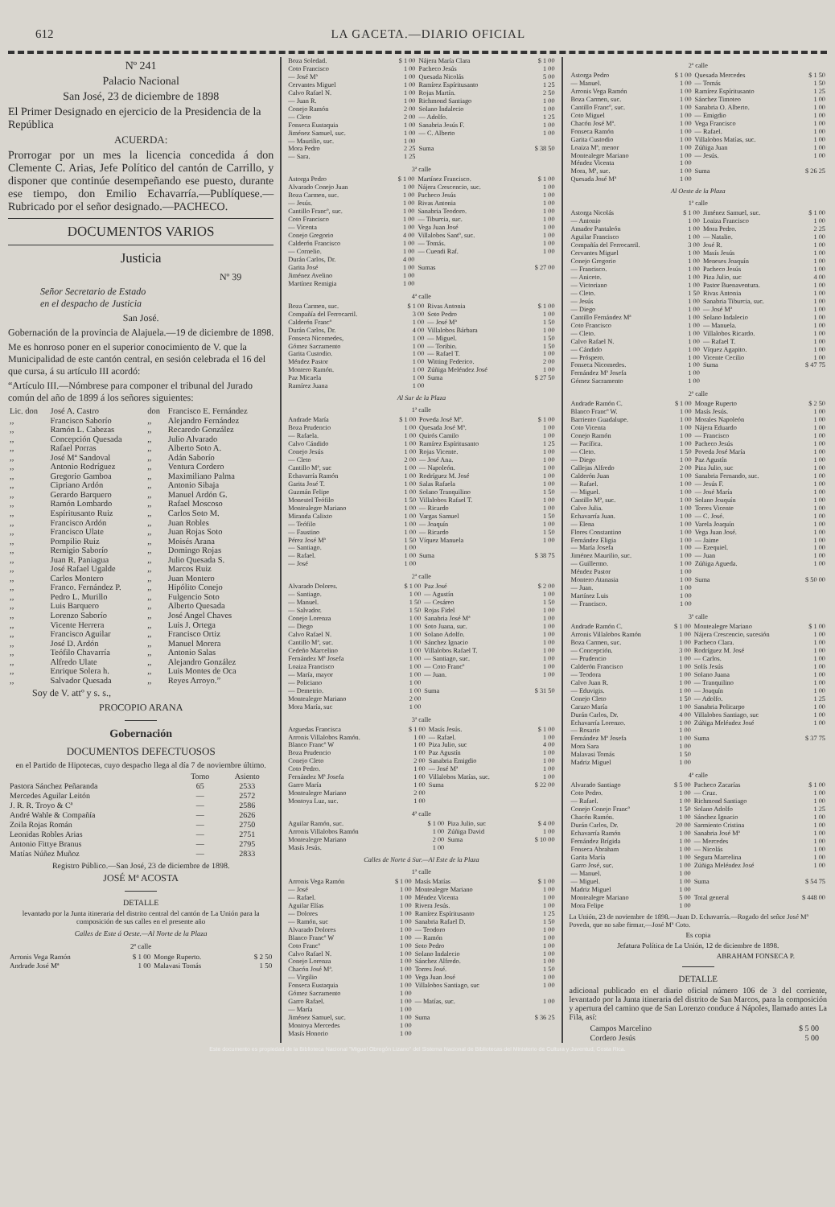612 LA GACETA.—DIARIO OFICIAL
Nº 241
Palacio Nacional
San José, 23 de diciembre de 1898
El Primer Designado en ejercicio de la Presidencia de la República
ACUERDA:
Prorrogar por un mes la licencia concedida á don Clemente C. Arias, Jefe Político del cantón de Carrillo, y disponer que continúe desempeñando ese puesto, durante ese tiempo, don Emilio Echavarría.—Publíquese.—Rubricado por el señor designado.—PACHECO.
DOCUMENTOS VARIOS
Justicia
Nº 39
Señor Secretario de Estado
en el despacho de Justicia
San José.
Gobernación de la provincia de Alajuela.—19 de diciembre de 1898.
Me es honroso poner en el superior conocimiento de V. que la Municipalidad de este cantón central, en sesión celebrada el 16 del que cursa, á su artículo III acordó:
“Artículo III.—Nómbrese para componer el tribunal del Jurado común del año de 1899 á los señores siguientes:
| Lic. don | José A. Castro | don | Francisco E. Fernández |
| ,, | Francisco Saborío | ,, | Alejandro Fernández |
| ,, | Ramón L. Cabezas | ,, | Recaredo González |
| ,, | Concepción Quesada | ,, | Julio Alvarado |
| ,, | Rafael Porras | ,, | Alberto Soto A. |
| ,, | José Mª Sandoval | ,, | Adán Saborío |
| ,, | Antonio Rodríguez | ,, | Ventura Cordero |
| ,, | Gregorio Gamboa | ,, | Maximiliano Palma |
| ,, | Cipriano Ardón | ,, | Antonio Sibaja |
| ,, | Gerardo Barquero | ,, | Manuel Ardón G. |
| ,, | Ramón Lombardo | ,, | Rafael Moscoso |
| ,, | Espíritusanto Ruiz | ,, | Carlos Soto M. |
| ,, | Francisco Ardón | ,, | Juan Robles |
| ,, | Francisco Ulate | ,, | Juan Rojas Soto |
| ,, | Pompilio Ruiz | ,, | Moisés Arana |
| ,, | Remigio Saborío | ,, | Domingo Rojas |
| ,, | Juan R. Paniagua | ,, | Julio Quesada S. |
| ,, | José Rafael Ugalde | ,, | Marcos Ruiz |
| ,, | Carlos Montero | ,, | Juan Montero |
| ,, | Franco. Fernández P. | ,, | Hipólito Conejo |
| ,, | Pedro L. Murillo | ,, | Fulgencio Soto |
| ,, | Luis Barquero | ,, | Alberto Quesada |
| ,, | Lorenzo Saborío | ,, | José Angel Chaves |
| ,, | Vicente Herrera | ,, | Luis J. Ortega |
| ,, | Francisco Aguilar | ,, | Francisco Ortiz |
| ,, | José D. Ardón | ,, | Manuel Morera |
| ,, | Teófilo Chavarría | ,, | Antonio Salas |
| ,, | Alfredo Ulate | ,, | Alejandro González |
| ,, | Enrique Solera h. | ,, | Luis Montes de Oca |
| ,, | Salvador Quesada | ,, | Reyes Arroyo.” |
Soy de V. attº y s. s.,
PROCOPIO ARANA
Gobernación
DOCUMENTOS DEFECTUOSOS
en el Partido de Hipotecas, cuyo despacho llega al día 7 de noviembre último.
| | Tomo | Asiento |
| --- | --- | --- |
| Pastora Sánchez Peñaranda | 65 | 2533 |
| Mercedes Aguilar Leitón | — | 2572 |
| J. R. R. Troyo & Cª | — | 2586 |
| André Wahle & Compañía | — | 2626 |
| Zoila Rojas Román | — | 2750 |
| Leonidas Robles Arias | — | 2751 |
| Antonio Fittye Branus | — | 2795 |
| Matías Núñez Muñoz | — | 2833 |
Registro Público.—San José, 23 de diciembre de 1898.
JOSÉ Mª ACOSTA
DETALLE
levantado por la Junta itineraria del distrito central del cantón de La Unión para la composición de sus calles en el presente año
Calles de Este á Oeste.—Al Norte de la Plaza
2ª calle
| Arronis Vega Ramón | $ 1 00 | Monge Ruperto. | $ 2 50 |
| Andrade José Mª | 1 00 | Malavasi Tomás | 1 50 |
| Boza Soledad. | $ 1 00 | Nájera María Clara | $ 1 00 |
| Coto Francisco | 1 00 | Pacheco Jesús | 1 00 |
| — José Mª | 1 00 | Quesada Nicolás | 5 00 |
| Cervantes Miguel | 1 00 | Ramírez Espíritusanto | 1 25 |
| Calvo Rafael N. | 1 00 | Rojas Martín. | 2 50 |
| — Juan R. | 1 00 | Richmond Santiago | 1 00 |
| Conejo Ramón | 2 00 | Solano Indalecio | 1 00 |
| — Cleto | 2 00 | — Adolfo. | 1 25 |
| Fonseca Eustaquia | 1 00 | Sanabria Jesús F. | 1 00 |
| Jiménez Samuel, suc. | 1 00 | — C. Alberto | 1 00 |
| — Maurilio, suc. | 1 00 | | |
| Mora Pedro | 2 25 | Suma | $ 38 50 |
| — Sara. | 1 25 | | |
3ª calle
| Astorga Pedro | $ 1 00 | Martínez Francisco. | $ 1 00 |
| Alvarado Conejo Juan | 1 00 | Nájera Crescencio, suc. | 1 00 |
| Boza Carmen, suc. | 1 00 | Pacheco Jesús | 1 00 |
| — Jesús. | 1 00 | Rivas Antonia | 1 00 |
| Cantillo Francº, suc. | 1 00 | Sanabria Teodoro. | 1 00 |
| Coto Francisco | 1 00 | — Tiburcia, suc. | 1 00 |
| — Vicenta | 1 00 | Vega Juan José | 1 00 |
| Conejo Gregorio | 4 00 | Villalobos Santº, suc. | 1 00 |
| Calderón Francisco | 1 00 | — Tomás. | 1 00 |
| — Cornelio. | 1 00 | — Cuendi Raf. | 1 00 |
| Durán Carlos, Dr. | 4 00 | | |
| Garita José | 1 00 | Sumas | $ 27 00 |
| Jiménez Avelino | 1 00 | | |
| Martínez Remigia | 1 00 | | |
4ª calle
| Boza Carmen, suc. | $ 1 00 | Rivas Antonia | $ 1 00 |
| Compañía del Ferrocarril. | 3 00 | Soto Pedro | 1 00 |
| Calderón Francº | 1 00 | — José Mª | 1 50 |
| Durán Carlos, Dr. | 4 00 | Villalobos Bárbara | 1 00 |
| Fonseca Nicomedes, | 1 00 | — Miguel. | 1 50 |
| Gómez Sacramento | 1 00 | — Toribio. | 1 50 |
| Garita Custodio. | 1 00 | — Rafael T. | 1 00 |
| Méndez Pastor | 1 00 | Witting Federico. | 2 00 |
| Montero Ramón. | 1 00 | Zúñiga Meléndez José | 1 00 |
| Paz Micaela | 1 00 | Suma | $ 27 50 |
| Ramírez Juana | 1 00 | | |
Al Sur de la Plaza
1ª calle
| Andrade María | $ 1 00 | Poveda José Mª. | $ 1 00 |
| Boza Prudencio | 1 00 | Quesada José Mª. | 1 00 |
| — Rafaela. | 1 00 | Quirós Camilo | 1 00 |
| Calvo Cándido | 1 00 | Ramírez Espíritusanto | 1 25 |
| Conejo Jesús | 1 00 | Rojas Vicente. | 1 00 |
| — Cleto | 2 00 | — José Ana. | 1 00 |
| Cantillo Mª, suc | 1 00 | — Napoleón. | 1 00 |
| Echavarría Ramón | 1 00 | Rodríguez M. José | 1 00 |
| Garita José T. | 1 00 | Salas Rafaela | 1 00 |
| Guzmán Felipe | 1 00 | Solano Tranquilino | 1 50 |
| Monestel Teófilo | 1 50 | Villalobos Rafael T. | 1 00 |
| Montealegre Mariano | 1 00 | — Ricardo | 1 00 |
| Miranda Calixto | 1 00 | Vargas Samuel | 1 50 |
| — Teófilo | 1 00 | — Joaquín | 1 00 |
| — Faustino | 1 00 | — Ricardo | 1 50 |
| Pérez José Mª | 1 50 | Víquez Manuela | 1 00 |
| — Santiago. | 1 00 | | |
| — Rafael. | 1 00 | Suma | $ 38 75 |
| — José | 1 00 | | |
2ª calle
| Alvarado Dolores. | $ 1 00 | Paz José | $ 2 00 |
| — Santiago. | 1 00 | — Agustín | 1 00 |
| — Manuel. | 1 50 | — Cesáreo | 1 50 |
| — Salvador. | 1 50 | Rojas Fidel | 1 00 |
| Conejo Lorenza | 1 00 | Sanabria José Mª | 1 00 |
| — Diego | 1 00 | Soto Juana, suc. | 1 00 |
| Calvo Rafael N. | 1 00 | Solano Adolfo. | 1 00 |
| Cantillo Mª, suc. | 1 00 | Sánchez Ignacio | 1 00 |
| Cedeño Marcelino | 1 00 | Villalobos Rafael T. | 1 00 |
| Fernández Mª Josefa | 1 00 | — Santiago, suc. | 1 00 |
| Loaiza Francisco | 1 00 | — Coto Francº | 1 00 |
| — María, mayor | 1 00 | — Juan. | 1 00 |
| — Policiano | 1 00 | | |
| — Demetrio. | 1 00 | Suma | $ 31 50 |
| Montealegre Mariano | 2 00 | | |
| Mora María, suc | 1 00 | | |
3ª calle
| Arguedas Francisca | $ 1 00 | Masís Jesús. | $ 1 00 |
| Arronis Villalobos Ramón. | 1 00 | — Rafael. | 1 00 |
| Blanco Francº W | 1 00 | Piza Julio, suc | 4 00 |
| Boza Prudencio | 1 00 | Paz Agustín | 1 00 |
| Conejo Cleto | 2 00 | Sanabria Emigdio | 1 00 |
| Coto Pedro. | 1 00 | — José Mª | 1 00 |
| Fernández Mª Josefa | 1 00 | Villalobos Matías, suc. | 1 00 |
| Garro María | 1 00 | Suma | $ 22 00 |
| Montealegre Mariano | 2 00 | | |
| Montoya Luz, suc. | 1 00 | | |
4ª calle
| Aguilar Ramón, suc. | $ 1 00 | Piza Julio, suc | $ 4 00 |
| Arronis Villalobos Ramón | 1 00 | Zúñiga David | 1 00 |
| Montealegre Mariano | 2 00 | Suma | $ 10 00 |
| Masís Jesús. | 1 00 | | |
Calles de Norte á Sur.—Al Este de la Plaza
1ª calle
| Arronis Vega Ramón | $ 1 00 | Masís Matías | $ 1 00 |
| — José | 1 00 | Montealegre Mariano | 1 00 |
| — Rafael. | 1 00 | Méndez Vicenta | 1 00 |
| Aguilar Elías | 1 00 | Rivera Jesús. | 1 00 |
| — Dolores | 1 00 | Ramírez Espíritusanto | 1 25 |
| — Ramón, suc | 1 00 | Sanabria Rafael D. | 1 50 |
| Alvarado Dolores | 1 00 | — Teodoro | 1 00 |
| Blanco Francº W | 1 00 | — Ramón | 1 00 |
| Coto Francº | 1 00 | Soto Pedro | 1 00 |
| Calvo Rafael N. | 1 00 | Solano Indalecio | 1 00 |
| Conejo Lorenza | 1 00 | Sánchez Alfredo. | 1 00 |
| Chacón José Mª. | 1 00 | Torres José. | 1 50 |
| — Virgilio | 1 00 | Vega Juan José | 1 00 |
| Fonseca Eustaquia | 1 00 | Villalobos Santiago, suc | 1 00 |
| Gómez Sacramento | 1 00 | | |
| Garro Rafael. | 1 00 | — Matías, suc. | 1 00 |
| — María | 1 00 | | |
| Jiménez Samuel, suc. | 1 00 | Suma | $ 36 25 |
| Montoya Mercedes | 1 00 | | |
| Masís Honorio | 1 00 | | |
2ª calle
| Astorga Pedro | $ 1 00 | Quesada Mercedes | $ 1 50 |
| — Manuel. | 1 00 | — Tomás | 1 50 |
| Arronis Vega Ramón | 1 00 | Ramírez Espíritusanto | 1 25 |
| Boza Carmen, suc. | 1 00 | Sánchez Timoteo | 1 00 |
| Cantillo Francº, suc. | 1 00 | Sanabria O. Alberto. | 1 00 |
| Coto Miguel | 1 00 | — Emigdio | 1 00 |
| Chacón José Mª. | 1 00 | Vega Francisco | 1 00 |
| Fonseca Ramón | 1 00 | — Rafael. | 1 00 |
| Garita Custodio | 1 00 | Villalobos Matías, suc. | 1 00 |
| Loaiza Mª, menor | 1 00 | Zúñiga Juan | 1 00 |
| Montealegre Mariano | 1 00 | — Jesús. | 1 00 |
| Méndez Vicenta | 1 00 | | |
| Mora, Mª, suc. | 1 00 | Suma | $ 26 25 |
| Quesada José Mª | 1 00 | | |
Al Oeste de la Plaza
1ª calle
| Astorga Nicolás | $ 1 00 | Jiménez Samuel, suc. | $ 1 00 |
| — Antonio | 1 00 | Loaiza Francisco | 1 00 |
| Amador Pantaleón | 1 00 | Mora Pedro. | 2 25 |
| Aguilar Francisco | 1 00 | — Natalio. | 1 00 |
| Compañía del Ferrocarril. | 3 00 | José R. | 1 00 |
| Cervantes Miguel | 1 00 | Masís Jesús | 1 00 |
| Conejo Gregorio | 1 00 | Meneses Joaquín | 1 00 |
| — Francisco. | 1 00 | Pacheco Jesús | 1 00 |
| — Aniceto. | 1 00 | Piza Julio, suc | 4 00 |
| — Victoriano | 1 00 | Pastor Buenaventura. | 1 00 |
| — Cleto. | 1 50 | Rivas Antonia | 1 00 |
| — Jesús | 1 00 | Sanabria Tiburcia, suc. | 1 00 |
| — Diego | 1 00 | — José Mª | 1 00 |
| Cantillo Fernández Mª | 1 00 | Solano Indalecio | 1 00 |
| Coto Francisco | 1 00 | — Manuela. | 1 00 |
| — Cleto. | 1 00 | Villalobos Ricardo. | 1 00 |
| Calvo Rafael N. | 1 00 | — Rafael T. | 1 00 |
| — Cándido | 1 00 | Víquez Agapito. | 1 00 |
| — Próspero. | 1 00 | Vicente Cecilio | 1 00 |
| Fonseca Nicomedes. | 1 00 | Suma | $ 47 75 |
| Fernández Mª Josefa | 1 00 | | |
| Gómez Sacramento | 1 00 | | |
2ª calle
| Andrade Ramón C. | $ 1 00 | Monge Ruperto | $ 2 50 |
| Blanco Francº W. | 1 00 | Masís Jesús. | 1 00 |
| Barriento Guadalupe. | 1 00 | Morales Napoleón | 1 00 |
| Coto Vicenta | 1 00 | Nájera Eduardo | 1 00 |
| Conejo Ramón | 1 00 | — Francisco | 1 00 |
| — Pacífica. | 1 00 | Pacheco Jesús | 1 00 |
| — Cleto. | 1 50 | Poveda José María | 1 00 |
| — Diego | 1 00 | Paz Agustín | 1 00 |
| Callejas Alfredo | 2 00 | Piza Julio, suc | 1 00 |
| Calderón Juan | 1 00 | Sanabria Fernando, suc. | 1 00 |
| — Rafael. | 1 00 | — Jesús F. | 1 00 |
| — Miguel. | 1 00 | — José María | 1 00 |
| Cantillo Mª, suc. | 1 00 | Solano Joaquín | 1 00 |
| Calvo Julia. | 1 00 | Torres Vicente | 1 00 |
| Echavarría Juan. | 1 00 | — C. José. | 1 00 |
| — Elena | 1 00 | Varela Joaquín | 1 00 |
| Flores Constantino | 1 00 | Vega Juan José. | 1 00 |
| Fernández Eligia | 1 00 | — Jaime | 1 00 |
| — María Josefa | 1 00 | — Ezequiel. | 1 00 |
| Jiménez Maurilio, suc. | 1 00 | — Juan | 1 00 |
| — Guillermo. | 1 00 | Zúñiga Agueda. | 1 00 |
| Méndez Pastor | 1 00 | | |
| Montero Atanasia | 1 00 | Suma | $ 50 00 |
| — Juan. | 1 00 | | |
| Martínez Luis | 1 00 | | |
| — Francisco. | 1 00 | | |
3ª calle
| Andrade Ramón C. | $ 1 00 | Montealegre Mariano | $ 1 00 |
| Arronis Villalobos Ramón | 1 00 | Nájera Crescencio, sucesión | 1 00 |
| Boza Carmen, suc. | 1 00 | Pacheco Clara. | 1 00 |
| — Concepción. | 3 00 | Rodríguez M. José | 1 00 |
| — Prudencio | 1 00 | — Carlos. | 1 00 |
| Calderón Francisco | 1 00 | Solís Jesús | 1 00 |
| — Teodora | 1 00 | Solano Juana | 1 00 |
| Calvo Juan R. | 1 00 | — Tranquilino | 1 00 |
| — Eduvigis. | 1 00 | — Joaquín | 1 00 |
| Conejo Cleto | 1 50 | — Adolfo. | 1 25 |
| Carazo María | 1 00 | Sanabria Policarpo | 1 00 |
| Durán Carlos, Dr. | 4 00 | Villalobos Santiago, suc | 1 00 |
| Echavarría Lorenzo. | 1 00 | Zúñiga Meléndez José | 1 00 |
| — Rosario | 1 00 | | |
| Fernández Mª Josefa | 1 00 | Suma | $ 37 75 |
| Mora Sara | 1 00 | | |
| Malavasi Tomás | 1 50 | | |
| Madriz Miguel | 1 00 | | |
4ª calle
| Alvarado Santiago | $ 5 00 | Pacheco Zacarías | $ 1 00 |
| Coto Pedro. | 1 00 | — Cruz. | 1 00 |
| — Rafael. | 1 00 | Richmond Santiago | 1 00 |
| Conejo Conejo Francº | 1 50 | Solano Adolfo | 1 25 |
| Chacón Ramón. | 1 00 | Sánchez Ignacio | 1 00 |
| Durán Carlos, Dr. | 20 00 | Sarmiento Cristina | 1 00 |
| Echavarría Ramón | 1 00 | Sanabria José Mª | 1 00 |
| Fernández Brígida | 1 00 | — Mercedes | 1 00 |
| Fonseca Abraham | 1 00 | — Nicolás | 1 00 |
| Garita María | 1 00 | Segura Marcelina | 1 00 |
| Garro José, suc. | 1 00 | Zúñiga Meléndez José | 1 00 |
| — Manuel. | 1 00 | | |
| — Miguel. | 1 00 | Suma | $ 54 75 |
| Madriz Miguel | 1 00 | | |
| Montealegre Mariano | 5 00 | Total general | $ 448 00 |
| Mora Felipe | 1 00 | | |
La Unión, 23 de noviembre de 1898.—Juan D. Echavarría.—Rogado del señor José Mª Poveda, que no sabe firmar,—José Mª Coto.
Es copia
Jefatura Política de La Unión, 12 de diciembre de 1898.
ABRAHAM FONSECA P.
DETALLE
adicional publicado en el diario oficial número 106 de 3 del corriente, levantado por la Junta itineraria del distrito de San Marcos, para la composición y apertura del camino que de San Lorenzo conduce á Nápoles, llamado antes La Fila, así:
| Campos Marcelino | $ 5 00 |
| Cordero Jesús | 5 00 |
Este documento es propiedad de la Biblioteca Nacional "Miguel Obregón Lizano" del Sistema Nacional de Bibliotecas del Ministerio de Cultura y Juventud, Costa Rica.